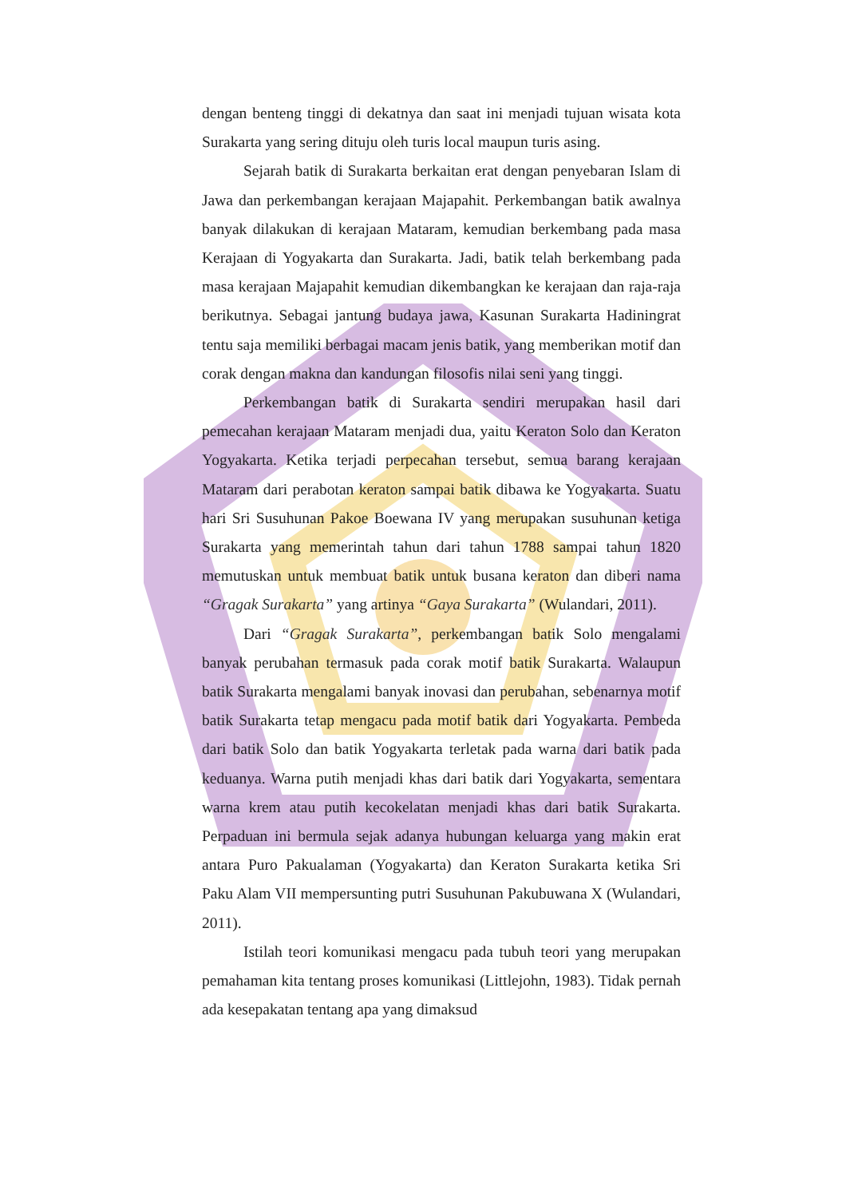dengan benteng tinggi di dekatnya dan saat ini menjadi tujuan wisata kota Surakarta yang sering dituju oleh turis local maupun turis asing.
Sejarah batik di Surakarta berkaitan erat dengan penyebaran Islam di Jawa dan perkembangan kerajaan Majapahit. Perkembangan batik awalnya banyak dilakukan di kerajaan Mataram, kemudian berkembang pada masa Kerajaan di Yogyakarta dan Surakarta. Jadi, batik telah berkembang pada masa kerajaan Majapahit kemudian dikembangkan ke kerajaan dan raja-raja berikutnya. Sebagai jantung budaya jawa, Kasunan Surakarta Hadiningrat tentu saja memiliki berbagai macam jenis batik, yang memberikan motif dan corak dengan makna dan kandungan filosofis nilai seni yang tinggi.
Perkembangan batik di Surakarta sendiri merupakan hasil dari pemecahan kerajaan Mataram menjadi dua, yaitu Keraton Solo dan Keraton Yogyakarta. Ketika terjadi perpecahan tersebut, semua barang kerajaan Mataram dari perabotan keraton sampai batik dibawa ke Yogyakarta. Suatu hari Sri Susuhunan Pakoe Boewana IV yang merupakan susuhunan ketiga Surakarta yang memerintah tahun dari tahun 1788 sampai tahun 1820 memutuskan untuk membuat batik untuk busana keraton dan diberi nama “Gragak Surakarta” yang artinya “Gaya Surakarta” (Wulandari, 2011).
Dari “Gragak Surakarta”, perkembangan batik Solo mengalami banyak perubahan termasuk pada corak motif batik Surakarta. Walaupun batik Surakarta mengalami banyak inovasi dan perubahan, sebenarnya motif batik Surakarta tetap mengacu pada motif batik dari Yogyakarta. Pembeda dari batik Solo dan batik Yogyakarta terletak pada warna dari batik pada keduanya. Warna putih menjadi khas dari batik dari Yogyakarta, sementara warna krem atau putih kecokelatan menjadi khas dari batik Surakarta. Perpaduan ini bermula sejak adanya hubungan keluarga yang makin erat antara Puro Pakualaman (Yogyakarta) dan Keraton Surakarta ketika Sri Paku Alam VII mempersunting putri Susuhunan Pakubuwana X (Wulandari, 2011).
Istilah teori komunikasi mengacu pada tubuh teori yang merupakan pemahaman kita tentang proses komunikasi (Littlejohn, 1983). Tidak pernah ada kesepakatan tentang apa yang dimaksud